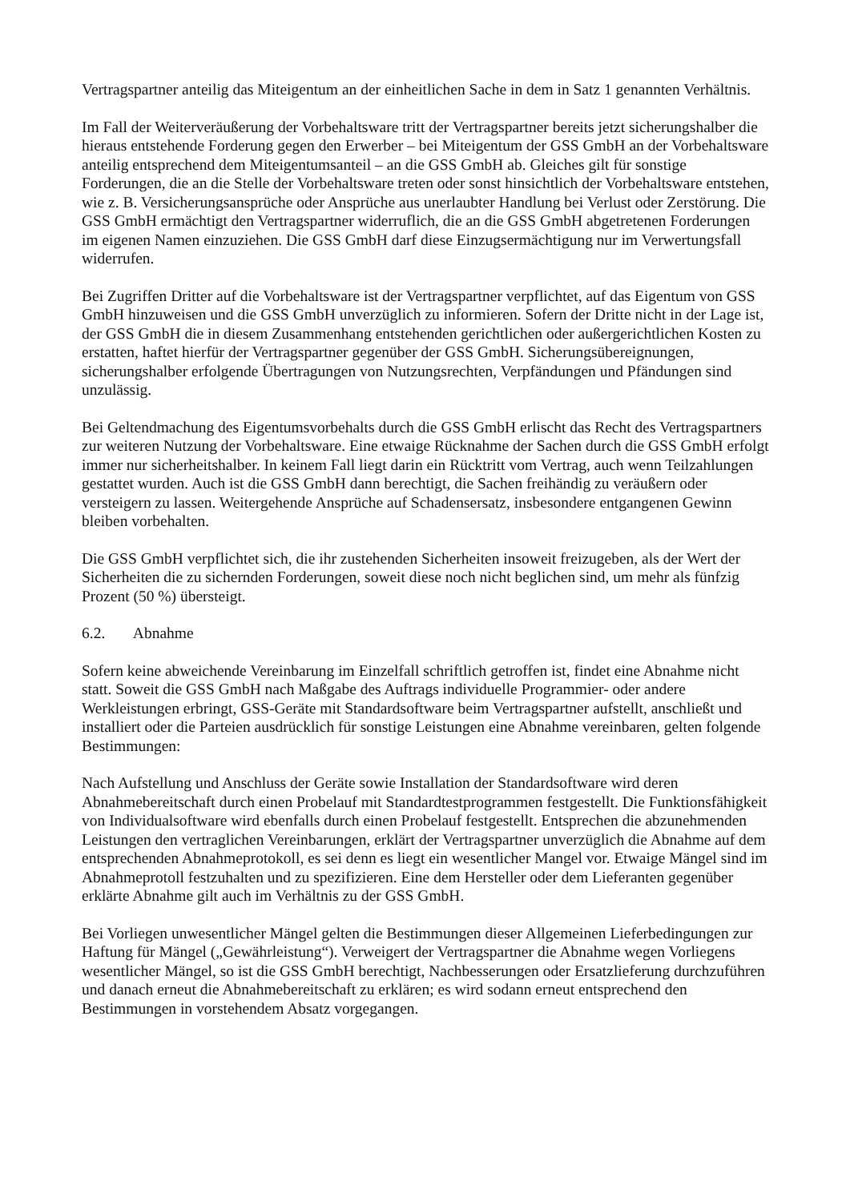Vertragspartner anteilig das Miteigentum an der einheitlichen Sache in dem in Satz 1 genannten Verhältnis.
Im Fall der Weiterveräußerung der Vorbehaltsware tritt der Vertragspartner bereits jetzt sicherungshalber die hieraus entstehende Forderung gegen den Erwerber – bei Miteigentum der GSS GmbH an der Vorbehaltsware anteilig entsprechend dem Miteigentumsanteil – an die GSS GmbH ab. Gleiches gilt für sonstige Forderungen, die an die Stelle der Vorbehaltsware treten oder sonst hinsichtlich der Vorbehaltsware entstehen, wie z. B. Versicherungsansprüche oder Ansprüche aus unerlaubter Handlung bei Verlust oder Zerstörung. Die GSS GmbH ermächtigt den Vertragspartner widerruflich, die an die GSS GmbH abgetretenen Forderungen im eigenen Namen einzuziehen. Die GSS GmbH darf diese Einzugsermächtigung nur im Verwertungsfall widerrufen.
Bei Zugriffen Dritter auf die Vorbehaltsware ist der Vertragspartner verpflichtet, auf das Eigentum von GSS GmbH hinzuweisen und die GSS GmbH unverzüglich zu informieren. Sofern der Dritte nicht in der Lage ist, der GSS GmbH die in diesem Zusammenhang entstehenden gerichtlichen oder außergerichtlichen Kosten zu erstatten, haftet hierfür der Vertragspartner gegenüber der GSS GmbH. Sicherungsübereignungen, sicherungshalber erfolgende Übertragungen von Nutzungsrechten, Verpfändungen und Pfändungen sind unzulässig.
Bei Geltendmachung des Eigentumsvorbehalts durch die GSS GmbH erlischt das Recht des Vertragspartners zur weiteren Nutzung der Vorbehaltsware. Eine etwaige Rücknahme der Sachen durch die GSS GmbH erfolgt immer nur sicherheitshalber. In keinem Fall liegt darin ein Rücktritt vom Vertrag, auch wenn Teilzahlungen gestattet wurden. Auch ist die GSS GmbH dann berechtigt, die Sachen freihändig zu veräußern oder versteigern zu lassen. Weitergehende Ansprüche auf Schadensersatz, insbesondere entgangenen Gewinn bleiben vorbehalten.
Die GSS GmbH verpflichtet sich, die ihr zustehenden Sicherheiten insoweit freizugeben, als der Wert der Sicherheiten die zu sichernden Forderungen, soweit diese noch nicht beglichen sind, um mehr als fünfzig Prozent (50 %) übersteigt.
6.2. Abnahme
Sofern keine abweichende Vereinbarung im Einzelfall schriftlich getroffen ist, findet eine Abnahme nicht statt. Soweit die GSS GmbH nach Maßgabe des Auftrags individuelle Programmier- oder andere Werkleistungen erbringt, GSS-Geräte mit Standardsoftware beim Vertragspartner aufstellt, anschließt und installiert oder die Parteien ausdrücklich für sonstige Leistungen eine Abnahme vereinbaren, gelten folgende Bestimmungen:
Nach Aufstellung und Anschluss der Geräte sowie Installation der Standardsoftware wird deren Abnahmebereitschaft durch einen Probelauf mit Standardtestprogrammen festgestellt. Die Funktionsfähigkeit von Individualsoftware wird ebenfalls durch einen Probelauf festgestellt. Entsprechen die abzunehmenden Leistungen den vertraglichen Vereinbarungen, erklärt der Vertragspartner unverzüglich die Abnahme auf dem entsprechenden Abnahmeprotokoll, es sei denn es liegt ein wesentlicher Mangel vor. Etwaige Mängel sind im Abnahmeprotoll festzuhalten und zu spezifizieren. Eine dem Hersteller oder dem Lieferanten gegenüber erklärte Abnahme gilt auch im Verhältnis zu der GSS GmbH.
Bei Vorliegen unwesentlicher Mängel gelten die Bestimmungen dieser Allgemeinen Lieferbedingungen zur Haftung für Mängel („Gewährleistung“). Verweigert der Vertragspartner die Abnahme wegen Vorliegens wesentlicher Mängel, so ist die GSS GmbH berechtigt, Nachbesserungen oder Ersatzlieferung durchzuführen und danach erneut die Abnahmebereitschaft zu erklären; es wird sodann erneut entsprechend den Bestimmungen in vorstehendem Absatz vorgegangen.